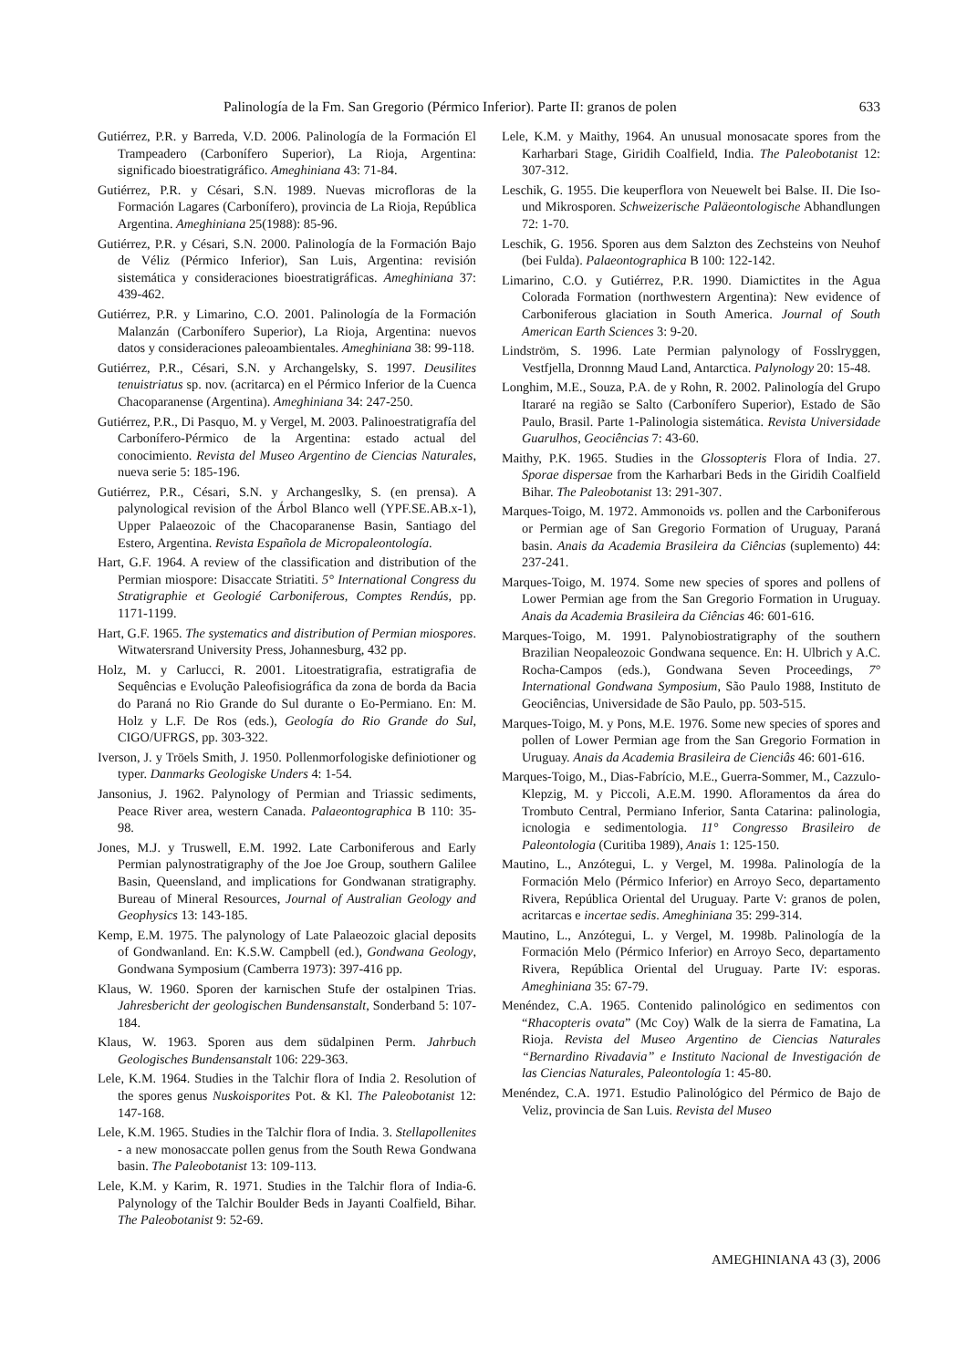Palinología de la Fm. San Gregorio (Pérmico Inferior). Parte II: granos de polen 633
Gutiérrez, P.R. y Barreda, V.D. 2006. Palinología de la Formación El Trampeadero (Carbonífero Superior), La Rioja, Argentina: significado bioestratigráfico. Ameghiniana 43: 71-84.
Gutiérrez, P.R. y Césari, S.N. 1989. Nuevas microfloras de la Formación Lagares (Carbonífero), provincia de La Rioja, República Argentina. Ameghiniana 25(1988): 85-96.
Gutiérrez, P.R. y Césari, S.N. 2000. Palinología de la Formación Bajo de Véliz (Pérmico Inferior), San Luis, Argentina: revisión sistemática y consideraciones bioestratigráficas. Ameghiniana 37: 439-462.
Gutiérrez, P.R. y Limarino, C.O. 2001. Palinología de la Formación Malanzán (Carbonífero Superior), La Rioja, Argentina: nuevos datos y consideraciones paleoambientales. Ameghiniana 38: 99-118.
Gutiérrez, P.R., Césari, S.N. y Archangelsky, S. 1997. Deusilites tenuistriatus sp. nov. (acritarca) en el Pérmico Inferior de la Cuenca Chacoparanense (Argentina). Ameghiniana 34: 247-250.
Gutiérrez, P.R., Di Pasquo, M. y Vergel, M. 2003. Palinoestratigrafía del Carbonífero-Pérmico de la Argentina: estado actual del conocimiento. Revista del Museo Argentino de Ciencias Naturales, nueva serie 5: 185-196.
Gutiérrez, P.R., Césari, S.N. y Archangeslky, S. (en prensa). A palynological revision of the Árbol Blanco well (YPF.SE.AB.x-1), Upper Palaeozoic of the Chacoparanense Basin, Santiago del Estero, Argentina. Revista Española de Micropaleontología.
Hart, G.F. 1964. A review of the classification and distribution of the Permian miospore: Disaccate Striatiti. 5° International Congress du Stratigraphie et Geologié Carboniferous, Comptes Rendús, pp. 1171-1199.
Hart, G.F. 1965. The systematics and distribution of Permian miospores. Witwatersrand University Press, Johannesburg, 432 pp.
Holz, M. y Carlucci, R. 2001. Litoestratigrafia, estratigrafia de Sequências e Evolução Paleofisiográfica da zona de borda da Bacia do Paraná no Rio Grande do Sul durante o Eo-Permiano. En: M. Holz y L.F. De Ros (eds.), Geología do Rio Grande do Sul, CIGO/UFRGS, pp. 303-322.
Iverson, J. y Tröels Smith, J. 1950. Pollenmorfologiske definiotioner og typer. Danmarks Geologiske Unders 4: 1-54.
Jansonius, J. 1962. Palynology of Permian and Triassic sediments, Peace River area, western Canada. Palaeontographica B 110: 35-98.
Jones, M.J. y Truswell, E.M. 1992. Late Carboniferous and Early Permian palynostratigraphy of the Joe Joe Group, southern Galilee Basin, Queensland, and implications for Gondwanan stratigraphy. Bureau of Mineral Resources, Journal of Australian Geology and Geophysics 13: 143-185.
Kemp, E.M. 1975. The palynology of Late Palaeozoic glacial deposits of Gondwanland. En: K.S.W. Campbell (ed.), Gondwana Geology, Gondwana Symposium (Camberra 1973): 397-416 pp.
Klaus, W. 1960. Sporen der karnischen Stufe der ostalpinen Trias. Jahresbericht der geologischen Bundensanstalt, Sonderband 5: 107-184.
Klaus, W. 1963. Sporen aus dem südalpinen Perm. Jahrbuch Geologisches Bundensanstalt 106: 229-363.
Lele, K.M. 1964. Studies in the Talchir flora of India 2. Resolution of the spores genus Nuskoisporites Pot. & Kl. The Paleobotanist 12: 147-168.
Lele, K.M. 1965. Studies in the Talchir flora of India. 3. Stellapollenites - a new monosaccate pollen genus from the South Rewa Gondwana basin. The Paleobotanist 13: 109-113.
Lele, K.M. y Karim, R. 1971. Studies in the Talchir flora of India-6. Palynology of the Talchir Boulder Beds in Jayanti Coalfield, Bihar. The Paleobotanist 9: 52-69.
Lele, K.M. y Maithy, 1964. An unusual monosacate spores from the Karharbari Stage, Giridih Coalfield, India. The Paleobotanist 12: 307-312.
Leschik, G. 1955. Die keuperflora von Neuewelt bei Balse. II. Die Iso-und Mikrosporen. Schweizerische Paläeontologische Abhandlungen 72: 1-70.
Leschik, G. 1956. Sporen aus dem Salzton des Zechsteins von Neuhof (bei Fulda). Palaeontographica B 100: 122-142.
Limarino, C.O. y Gutiérrez, P.R. 1990. Diamictites in the Agua Colorada Formation (northwestern Argentina): New evidence of Carboniferous glaciation in South America. Journal of South American Earth Sciences 3: 9-20.
Lindström, S. 1996. Late Permian palynology of Fosslryggen, Vestfjella, Dronnng Maud Land, Antarctica. Palynology 20: 15-48.
Longhim, M.E., Souza, P.A. de y Rohn, R. 2002. Palinología del Grupo Itararé na região se Salto (Carbonífero Superior), Estado de São Paulo, Brasil. Parte 1-Palinologia sistemática. Revista Universidade Guarulhos, Geociências 7: 43-60.
Maithy, P.K. 1965. Studies in the Glossopteris Flora of India. 27. Sporae dispersae from the Karharbari Beds in the Giridih Coalfield Bihar. The Paleobotanist 13: 291-307.
Marques-Toigo, M. 1972. Ammonoids vs. pollen and the Carboniferous or Permian age of San Gregorio Formation of Uruguay, Paraná basin. Anais da Academia Brasileira da Ciências (suplemento) 44: 237-241.
Marques-Toigo, M. 1974. Some new species of spores and pollens of Lower Permian age from the San Gregorio Formation in Uruguay. Anais da Academia Brasileira da Ciências 46: 601-616.
Marques-Toigo, M. 1991. Palynobiostratigraphy of the southern Brazilian Neopaleozoic Gondwana sequence. En: H. Ulbrich y A.C. Rocha-Campos (eds.), Gondwana Seven Proceedings, 7° International Gondwana Symposium, São Paulo 1988, Instituto de Geociências, Universidade de São Paulo, pp. 503-515.
Marques-Toigo, M. y Pons, M.E. 1976. Some new species of spores and pollen of Lower Permian age from the San Gregorio Formation in Uruguay. Anais da Academia Brasileira de Cienciâs 46: 601-616.
Marques-Toigo, M., Dias-Fabrício, M.E., Guerra-Sommer, M., Cazzulo-Klepzig, M. y Piccoli, A.E.M. 1990. Afloramentos da área do Trombuto Central, Permiano Inferior, Santa Catarina: palinologia, icnologia e sedimentologia. 11° Congresso Brasileiro de Paleontologia (Curitiba 1989), Anais 1: 125-150.
Mautino, L., Anzótegui, L. y Vergel, M. 1998a. Palinología de la Formación Melo (Pérmico Inferior) en Arroyo Seco, departamento Rivera, República Oriental del Uruguay. Parte V: granos de polen, acritarcas e incertae sedis. Ameghiniana 35: 299-314.
Mautino, L., Anzótegui, L. y Vergel, M. 1998b. Palinología de la Formación Melo (Pérmico Inferior) en Arroyo Seco, departamento Rivera, República Oriental del Uruguay. Parte IV: esporas. Ameghiniana 35: 67-79.
Menéndez, C.A. 1965. Contenido palinológico en sedimentos con “Rhacopteris ovata” (Mc Coy) Walk de la sierra de Famatina, La Rioja. Revista del Museo Argentino de Ciencias Naturales “Bernardino Rivadavia” e Instituto Nacional de Investigación de las Ciencias Naturales, Paleontología 1: 45-80.
Menéndez, C.A. 1971. Estudio Palinológico del Pérmico de Bajo de Veliz, provincia de San Luis. Revista del Museo
AMEGHINIANA 43 (3), 2006